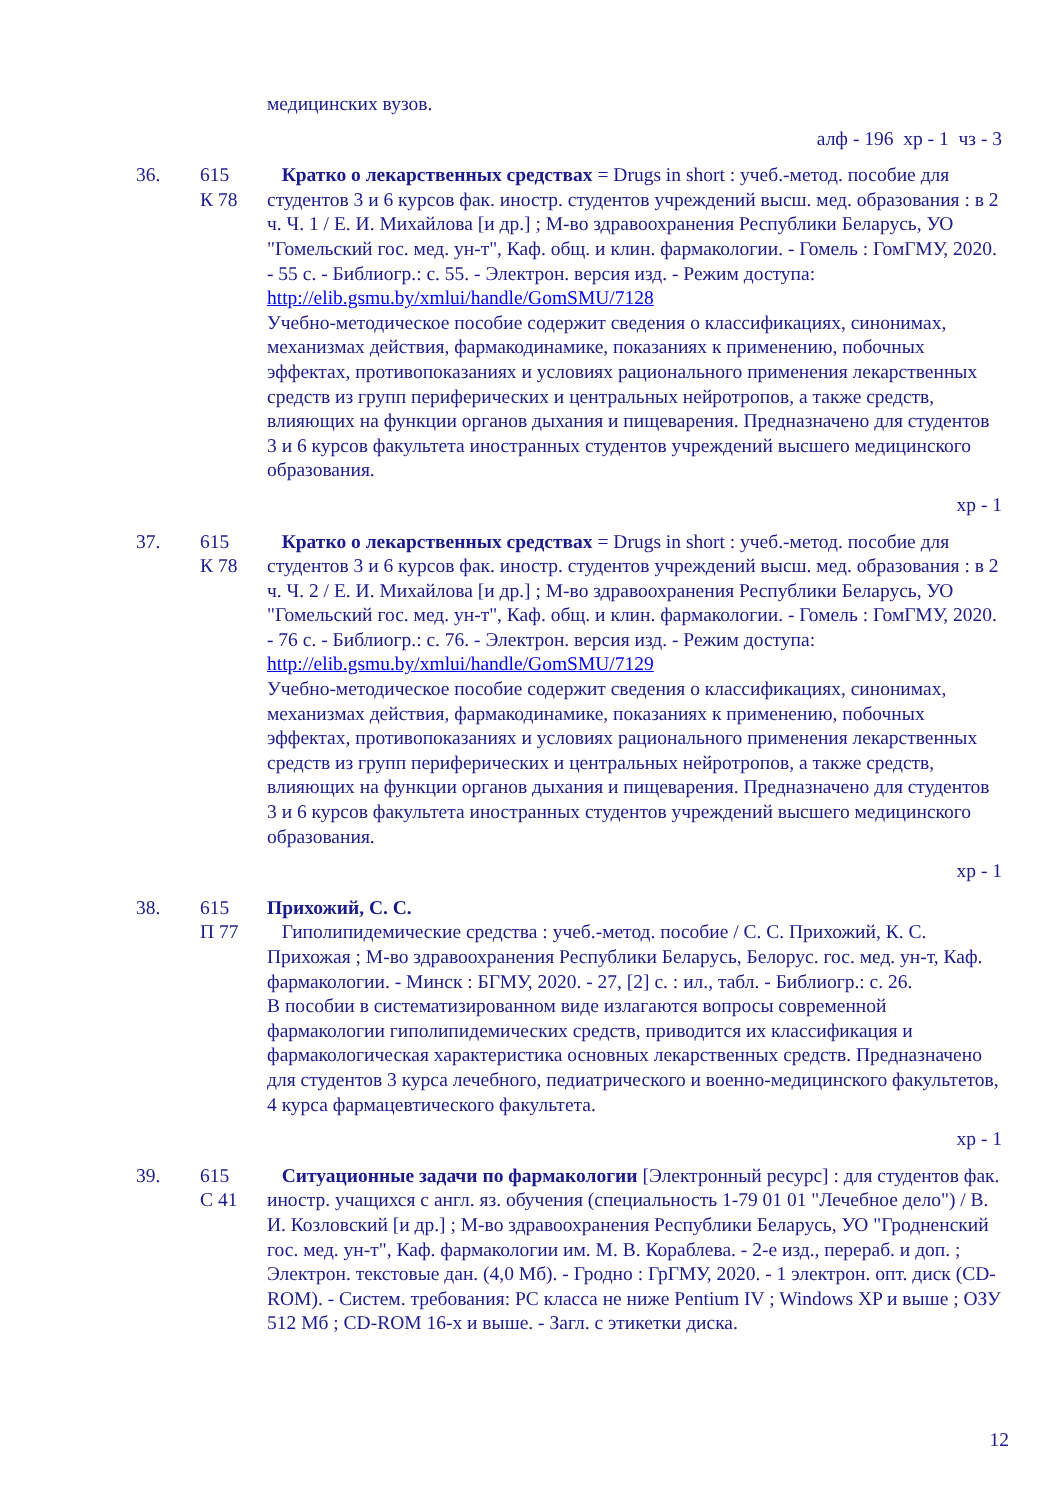медицинских вузов.
алф - 196 хр - 1 чз - 3
36. 615
К 78
Кратко о лекарственных средствах = Drugs in short : учеб.-метод. пособие для студентов 3 и 6 курсов фак. иностр. студентов учреждений высш. мед. образования : в 2 ч. Ч. 1 / Е. И. Михайлова [и др.] ; М-во здравоохранения Республики Беларусь, УО "Гомельский гос. мед. ун-т", Каф. общ. и клин. фармакологии. - Гомель : ГомГМУ, 2020. - 55 с. - Библиогр.: с. 55. - Электрон. версия изд. - Режим доступа: http://elib.gsmu.by/xmlui/handle/GomSMU/7128
Учебно-методическое пособие содержит сведения о классификациях, синонимах, механизмах действия, фармакодинамике, показаниях к применению, побочных эффектах, противопоказаниях и условиях рационального применения лекарственных средств из групп периферических и центральных нейротропов, а также средств, влияющих на функции органов дыхания и пищеварения. Предназначено для студентов 3 и 6 курсов факультета иностранных студентов учреждений высшего медицинского образования.
хр - 1
37. 615
К 78
Кратко о лекарственных средствах = Drugs in short : учеб.-метод. пособие для студентов 3 и 6 курсов фак. иностр. студентов учреждений высш. мед. образования : в 2 ч. Ч. 2 / Е. И. Михайлова [и др.] ; М-во здравоохранения Республики Беларусь, УО "Гомельский гос. мед. ун-т", Каф. общ. и клин. фармакологии. - Гомель : ГомГМУ, 2020. - 76 с. - Библиогр.: с. 76. - Электрон. версия изд. - Режим доступа: http://elib.gsmu.by/xmlui/handle/GomSMU/7129
Учебно-методическое пособие содержит сведения о классификациях, синонимах, механизмах действия, фармакодинамике, показаниях к применению, побочных эффектах, противопоказаниях и условиях рационального применения лекарственных средств из групп периферических и центральных нейротропов, а также средств, влияющих на функции органов дыхания и пищеварения. Предназначено для студентов 3 и 6 курсов факультета иностранных студентов учреждений высшего медицинского образования.
хр - 1
38. 615
П 77
Прихожий, С. С.
Гиполипидемические средства : учеб.-метод. пособие / С. С. Прихожий, К. С. Прихожая ; М-во здравоохранения Республики Беларусь, Белорус. гос. мед. ун-т, Каф. фармакологии. - Минск : БГМУ, 2020. - 27, [2] с. : ил., табл. - Библиогр.: с. 26.
В пособии в систематизированном виде излагаются вопросы современной фармакологии гиполипидемических средств, приводится их классификация и фармакологическая характеристика основных лекарственных средств. Предназначено для студентов 3 курса лечебного, педиатрического и военно-медицинского факультетов, 4 курса фармацевтического факультета.
хр - 1
39. 615
С 41
Ситуационные задачи по фармакологии [Электронный ресурс] : для студентов фак. иностр. учащихся с англ. яз. обучения (специальность 1-79 01 01 "Лечебное дело") / В. И. Козловский [и др.] ; М-во здравоохранения Республики Беларусь, УО "Гродненский гос. мед. ун-т", Каф. фармакологии им. М. В. Кораблева. - 2-е изд., перераб. и доп. ; Электрон. текстовые дан. (4,0 Мб). - Гродно : ГрГМУ, 2020. - 1 электрон. опт. диск (CD-ROM). - Систем. требования: PC класса не ниже Pentium IV ; Windows XP и выше ; ОЗУ 512 Мб ; CD-ROM 16-х и выше. - Загл. с этикетки диска.
12